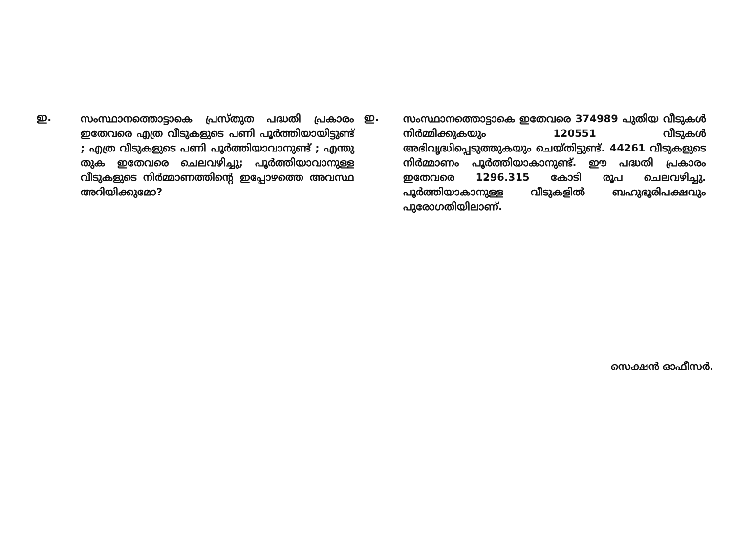ഇ.
സംസ്ഥാനത്തൊട്ടാകെ പ്രസ്തുത പദ്ധതി പ്രകാരം ഇതേവരെ എത്ര വീടുകളുടെ പണി പൂർത്തിയായിട്ടുണ്ട് ; എത്ര വീടുകളുടെ പണി പൂർത്തിയാവാനുണ്ട് ; എന്തു തുക ഇതേവരെ ചെലവഴിച്ചു; പൂർത്തിയാവാനുള്ള വീടുകളുടെ നിർമ്മാണത്തിന്റെ ഇപ്പോഴത്തെ അവസ്ഥ അറിയിക്കുമോ?
ഇ.
സംസ്ഥാനത്തൊട്ടാകെ ഇതേവരെ 374989 പുതിയ വീടുകൾ നിർമ്മിക്കുകയും 120551 വീടുകൾ അഭിവൃദ്ധിപ്പെടുത്തുകയും ചെയ്തിട്ടുണ്ട്. 44261 വീടുകളുടെ നിർമ്മാണം പൂർത്തിയാകാനുണ്ട്. ഈ പദ്ധതി പ്രകാരം ഇതേവരെ 1296.315 കോടി രൂപ ചെലവഴിച്ചു. പൂർത്തിയാകാനുള്ള വീടുകളിൽ ബഹുഭൂരിപക്ഷവും പുരോഗതിയിലാണ്.
സെക്ഷൻ ഓഫീസർ.